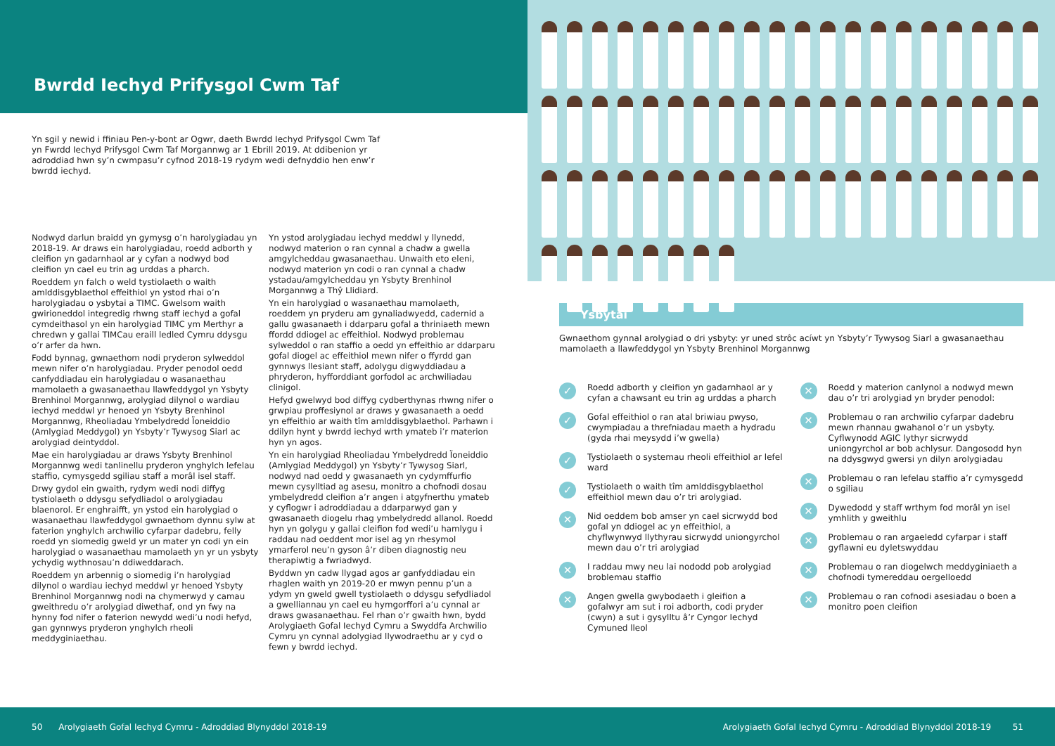Bwrdd Iechyd Prifysgol Cwm Taf
Yn sgil y newid i ffiniau Pen-y-bont ar Ogwr, daeth Bwrdd Iechyd Prifysgol Cwm Taf yn Fwrdd Iechyd Prifysgol Cwm Taf Morgannwg ar 1 Ebrill 2019. At ddibenion yr adroddiad hwn sy’n cwmpasu’r cyfnod 2018-19 rydym wedi defnyddio hen enw’r bwrdd iechyd.
Nodwyd darlun braidd yn gymysg o’n harolygiadau yn 2018-19. Ar draws ein harolygiadau, roedd adborth y cleifion yn gadarnhaol ar y cyfan a nodwyd bod cleifion yn cael eu trin ag urddas a pharch.
Roeddem yn falch o weld tystiolaeth o waith amlddisgyblaethol effeithiol yn ystod rhai o’n harolygiadau o ysbytai a TIMC. Gwelsom waith gwirioneddol integredig rhwng staff iechyd a gofal cymdeithasol yn ein harolygiad TIMC ym Merthyr a chredwn y gallai TIMCau eraill ledled Cymru ddysgu o’r arfer da hwn.
Fodd bynnag, gwnaethom nodi pryderon sylweddol mewn nifer o’n harolygiadau. Pryder penodol oedd canfyddiadau ein harolygiadau o wasanaethau mamolaeth a gwasanaethau llawfeddygol yn Ysbyty Brenhinol Morgannwg, arolygiad dilynol o wardiau iechyd meddwl yr henoed yn Ysbyty Brenhinol Morgannwg, Rheoliadau Ymbelydredd Ïoneiddio (Amlygiad Meddygol) yn Ysbyty’r Tywysog Siarl ac arolygiad deintyddol.
Mae ein harolygiadau ar draws Ysbyty Brenhinol Morgannwg wedi tanlinellu pryderon ynghylch lefelau staffio, cymysgedd sgiliau staff a morâl isel staff.
Drwy gydol ein gwaith, rydym wedi nodi diffyg tystiolaeth o ddysgu sefydliadol o arolygiadau blaenorol. Er enghraifft, yn ystod ein harolygiad o wasanaethau llawfeddygol gwnaethom dynnu sylw at faterion ynghylch archwilio cyfarpar dadebru, felly roedd yn siomedig gweld yr un mater yn codi yn ein harolygiad o wasanaethau mamolaeth yn yr un ysbyty ychydig wythnosau’n ddiweddarach.
Roeddem yn arbennig o siomedig i’n harolygiad dilynol o wardiau iechyd meddwl yr henoed Ysbyty Brenhinol Morgannwg nodi na chymerwyd y camau gweithredu o’r arolygiad diwethaf, ond yn fwy na hynny fod nifer o faterion newydd wedi’u nodi hefyd, gan gynnwys pryderon ynghylch rheoli meddyginiaethau.
Yn ystod arolygiadau iechyd meddwl y llynedd, nodwyd materion o ran cynnal a chadw a gwella amgylcheddau gwasanaethau. Unwaith eto eleni, nodwyd materion yn codi o ran cynnal a chadw ystadau/amgylcheddau yn Ysbyty Brenhinol Morgannwg a Thŷ Llidiard.
Yn ein harolygiad o wasanaethau mamolaeth, roeddem yn pryderu am gynaliadwyedd, cadernid a gallu gwasanaeth i ddarparu gofal a thriniaeth mewn ffordd ddiogel ac effeithiol. Nodwyd problemau sylweddol o ran staffio a oedd yn effeithio ar ddarparu gofal diogel ac effeithiol mewn nifer o ffyrdd gan gynnwys llesiant staff, adolygu digwyddiadau a phryderon, hyfforddiant gorfodol ac archwiliadau clinigol.
Hefyd gwelwyd bod diffyg cydberthynas rhwng nifer o grwpiau proffesiynol ar draws y gwasanaeth a oedd yn effeithio ar waith tîm amlddisgyblaethol. Parhawn i ddilyn hynt y bwrdd iechyd wrth ymateb i’r materion hyn yn agos.
Yn ein harolygiad Rheoliadau Ymbelydredd Ïoneiddio (Amlygiad Meddygol) yn Ysbyty’r Tywysog Siarl, nodwyd nad oedd y gwasanaeth yn cydymffurfio mewn cysylltiad ag asesu, monitro a chofnodi dosau ymbelydredd cleifion a’r angen i atgyfnerthu ymateb y cyflogwr i adroddiadau a ddarparwyd gan y gwasanaeth diogelu rhag ymbelydredd allanol. Roedd hyn yn golygu y gallai cleifion fod wedi’u hamlygu i raddau nad oeddent mor isel ag yn rhesymol ymarferol neu’n gyson â’r diben diagnostig neu therapiwtig a fwriadwyd.
Byddwn yn cadw llygad agos ar ganfyddiadau ein rhaglen waith yn 2019-20 er mwyn pennu p’un a ydym yn gweld gwell tystiolaeth o ddysgu sefydliadol a gwelliannau yn cael eu hymgorffori a’u cynnal ar draws gwasanaethau. Fel rhan o’r gwaith hwn, bydd Arolygiaeth Gofal Iechyd Cymru a Swyddfa Archwilio Cymru yn cynnal adolygiad llywodraethu ar y cyd o fewn y bwrdd iechyd.
Ysbytai
Gwnaethom gynnal arolygiad o dri ysbyty: yr uned strôc acíwt yn Ysbyty’r Tywysog Siarl a gwasanaethau mamolaeth a llawfeddygol yn Ysbyty Brenhinol Morgannwg
✓ Roedd adborth y cleifion yn gadarnhaol ar y cyfan a chawsant eu trin ag urddas a pharch
✓ Gofal effeithiol o ran atal briwiau pwyso, cwympiadau a threfniadau maeth a hydradu (gyda rhai meysydd i’w gwella)
✓ Tystiolaeth o systemau rheoli effeithiol ar lefel ward
✓ Tystiolaeth o waith tîm amlddisgyblaethol effeithiol mewn dau o’r tri arolygiad.
✕ Nid oeddem bob amser yn cael sicrwydd bod gofal yn ddiogel ac yn effeithiol, a chyflwynwyd llythyrau sicrwydd uniongyrchol mewn dau o’r tri arolygiad
✕ I raddau mwy neu lai nododd pob arolygiad broblemau staffio
✕ Angen gwella gwybodaeth i gleifion a gofalwyr am sut i roi adborth, codi pryder (cwyn) a sut i gysylltu â’r Cyngor Iechyd Cymuned lleol
✕ Roedd y materion canlynol a nodwyd mewn dau o’r tri arolygiad yn bryder penodol:
✕ Problemau o ran archwilio cyfarpar dadebru mewn rhannau gwahanol o’r un ysbyty. Cyflwynodd AGIC lythyr sicrwydd uniongyrchol ar bob achlysur. Dangosodd hyn na ddysgwyd gwersi yn dilyn arolygiadau
✕ Problemau o ran lefelau staffio a’r cymysgedd o sgiliau
✕ Dywedodd y staff wrthym fod morâl yn isel ymhlith y gweithlu
✕ Problemau o ran argaeledd cyfarpar i staff gyflawni eu dyletswyddau
✕ Problemau o ran diogelwch meddyginiaeth a chofnodi tymereddau oergelloedd
✕ Problemau o ran cofnodi asesiadau o boen a monitro poen cleifion
50 Arolygiaeth Gofal Iechyd Cymru - Adroddiad Blynyddol 2018-19 Arolygiaeth Gofal Iechyd Cymru - Adroddiad Blynyddol 2018-19 51